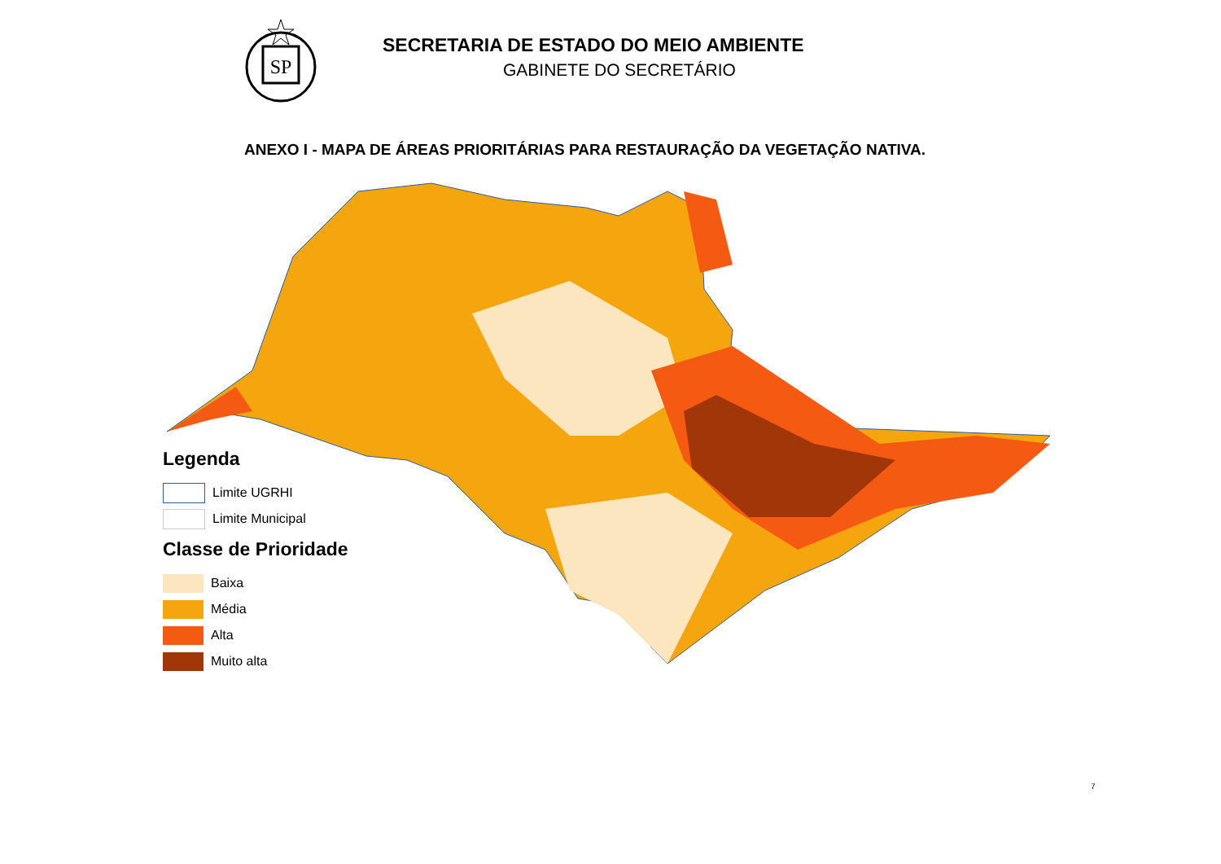SP
SECRETARIA DE ESTADO DO MEIO AMBIENTE
GABINETE DO SECRETÁRIO
ANEXO I - MAPA DE ÁREAS PRIORITÁRIAS PARA RESTAURAÇÃO DA VEGETAÇÃO NATIVA.
Legenda
Limite UGRHI
Limite Municipal
Classe de Prioridade
Baixa
Média
Alta
Muito alta
7